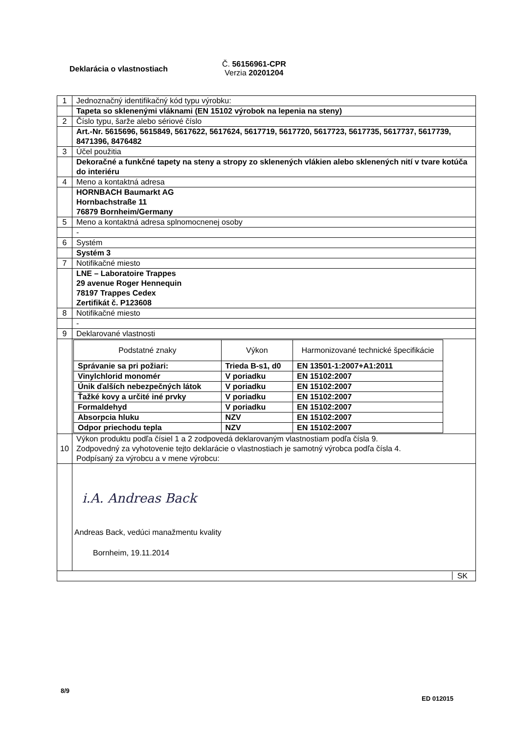Deklarácia o vlastnostiach
Č. 56156961-CPR
Verzia 20201204
| 1 | Jednoznačný identifikačný kód typu výrobku: |
| | Tapeta so sklenenými vláknami (EN 15102 výrobok na lepenia na steny) |
| 2 | Číslo typu, šarže alebo sériové číslo |
| | Art.-Nr. 5615696, 5615849, 5617622, 5617624, 5617719, 5617720, 5617723, 5617735, 5617737, 5617739, 8471396, 8476482 |
| 3 | Účel použitia |
| | Dekoračné a funkčné tapety na steny a stropy zo sklenených vlákien alebo sklenených nití v tvare kotúča do interiéru |
| 4 | Meno a kontaktná adresa |
| | HORNBACH Baumarkt AG Hornbachstraße 11 76879 Bornheim/Germany |
| 5 | Meno a kontaktná adresa splnomocnenej osoby |
| | - |
| 6 | Systém |
| | Systém 3 |
| 7 | Notifikačné miesto |
| | LNE – Laboratoire Trappes 29 avenue Roger Hennequin 78197 Trappes Cedex Zertifikát č. P123608 |
| 8 | Notifikačné miesto |
| | - |
| 9 | Deklarované vlastnosti |
| | / Podstatné znaky / Výkon / Harmonizované technické špecifikácie / / --- / --- / --- / / Správanie sa pri požiari: / Trieda B-s1, d0 / EN 13501-1:2007+A1:2011 / / Vinylchlorid monomér / V poriadku / EN 15102:2007 / / Únik ďalších nebezpečných látok / V poriadku / EN 15102:2007 / / Ťažké kovy a určité iné prvky / V poriadku / EN 15102:2007 / / Formaldehyd / V poriadku / EN 15102:2007 / / Absorpcia hluku / NZV / EN 15102:2007 / / Odpor priechodu tepla / NZV / EN 15102:2007 / |
| 10 | Výkon produktu podľa čísiel 1 a 2 zodpovedá deklarovaným vlastnostiam podľa čísla 9. Zodpovedný za vyhotovenie tejto deklarácie o vlastnostiach je samotný výrobca podľa čísla 4. Podpísaný za výrobcu a v mene výrobcu: |
| | i.A. Andreas Back Andreas Back, vedúci manažmentu kvality Bornheim, 19.11.2014 |
| SK | |
8/9
ED 012015